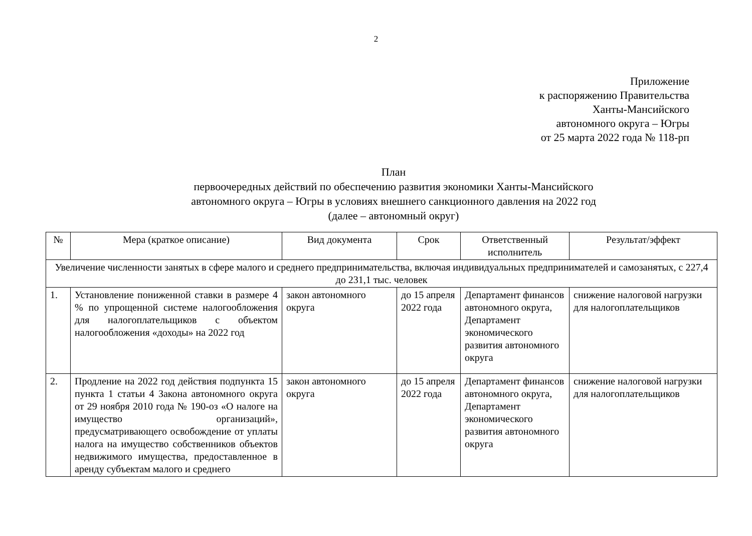2
Приложение
к распоряжению Правительства
Ханты-Мансийского
автономного округа – Югры
от 25 марта 2022 года № 118-рп
План
первоочередных действий по обеспечению развития экономики Ханты-Мансийского
автономного округа – Югры в условиях внешнего санкционного давления на 2022 год
(далее – автономный округ)
| № | Мера (краткое описание) | Вид документа | Срок | Ответственный исполнитель | Результат/эффект |
| --- | --- | --- | --- | --- | --- |
| Увеличение численности занятых в сфере малого и среднего предпринимательства, включая индивидуальных предпринимателей и самозанятых, с 227,4 до 231,1 тыс. человек | | | | | |
| 1. | Установление пониженной ставки в размере 4 % по упрощенной системе налогообложения для налогоплательщиков с объектом налогообложения «доходы» на 2022 год | закон автономного округа | до 15 апреля 2022 года | Департамент финансов автономного округа, Департамент экономического развития автономного округа | снижение налоговой нагрузки для налогоплательщиков |
| 2. | Продление на 2022 год действия подпункта 15 пункта 1 статьи 4 Закона автономного округа от 29 ноября 2010 года № 190-оз «О налоге на имущество организаций», предусматривающего освобождение от уплаты налога на имущество собственников объектов недвижимого имущества, предоставленное в аренду субъектам малого и среднего | закон автономного округа | до 15 апреля 2022 года | Департамент финансов автономного округа, Департамент экономического развития автономного округа | снижение налоговой нагрузки для налогоплательщиков |